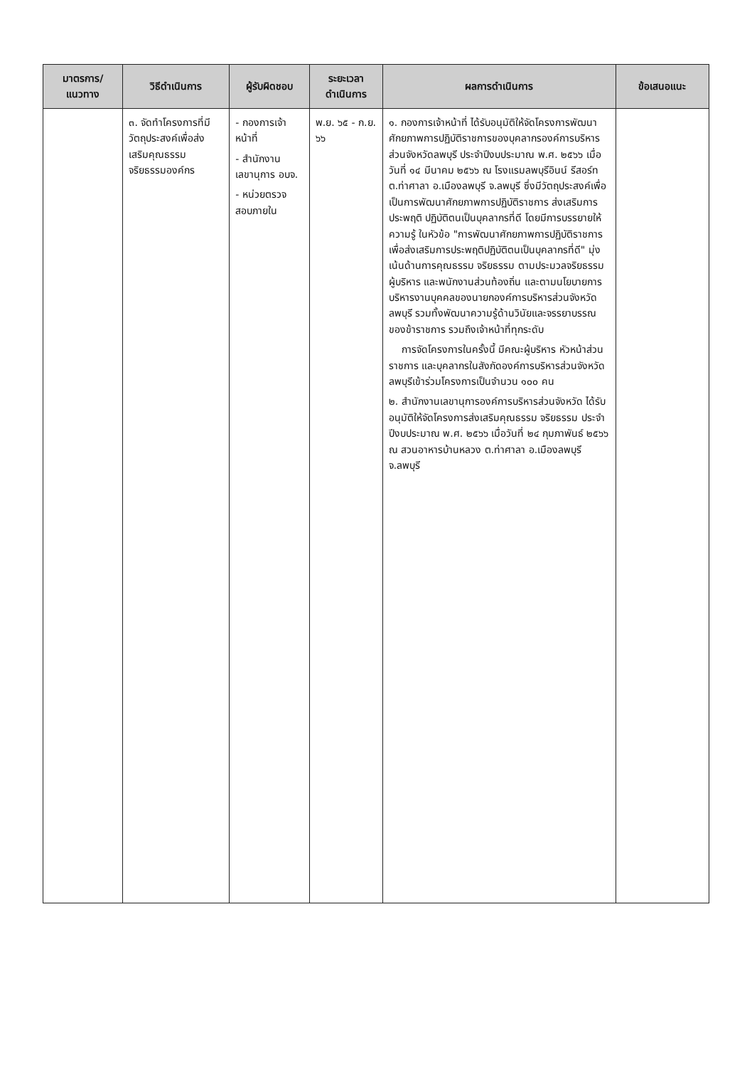| มาตรการ/แนวทาง | วิธีดำเนินการ | ผู้รับผิดชอบ | ระยะเวลาดำเนินการ | ผลการดำเนินการ | ข้อเสนอแนะ |
| --- | --- | --- | --- | --- | --- |
| | ๓. จัดทำโครงการที่มีวัตถุประสงค์เพื่อส่งเสริมคุณธรรมจริยธรรมองค์กร | - กองการเจ้าหน้าที่ - สำนักงานเลขานุการ อบจ. - หน่วยตรวจสอบภายใน | พ.ย. ๖๕ - ก.ย. ๖๖ | ๑. กองการเจ้าหน้าที่ ได้รับอนุมัติให้จัดโครงการพัฒนาศักยภาพการปฏิบัติราชการของบุคลากรองค์การบริหารส่วนจังหวัดลพบุรี ประจำปีงบประมาณ พ.ศ. ๒๕๖๖ เมื่อวันที่ ๑๔ มีนาคม ๒๕๖๖ ณ โรงแรมลพบุรีอินน์ รีสอร์ท ต.ท่าศาลา อ.เมืองลพบุรี จ.ลพบุรี ซึ่งมีวัตถุประสงค์เพื่อเป็นการพัฒนาศักยภาพการปฏิบัติราชการ ส่งเสริมการประพฤติ ปฏิบัติตนเป็นบุคลากรที่ดี โดยมีการบรรยายให้ความรู้ ในหัวข้อ "การพัฒนาศักยภาพการปฏิบัติราชการ เพื่อส่งเสริมการประพฤติปฏิบัติตนเป็นบุคลากรที่ดี" มุ่งเน้นด้านการคุณธรรม จริยธรรม ตามประมวลจริยธรรมผู้บริหาร และพนักงานส่วนท้องถิ่น และตามนโยบายการบริหารงานบุคคลของนายกองค์การบริหารส่วนจังหวัดลพบุรี รวมทั้งพัฒนาความรู้ด้านวินัยและจรรยาบรรณของข้าราชการ รวมถึงเจ้าหน้าที่ทุกระดับ การจัดโครงการในครั้งนี้ มีคณะผู้บริหาร หัวหน้าส่วนราชการ และบุคลากรในสังกัดองค์การบริหารส่วนจังหวัดลพบุรีเข้าร่วมโครงการเป็นจำนวน ๑๐๐ คน ๒. สำนักงานเลขานุการองค์การบริหารส่วนจังหวัด ได้รับอนุมัติให้จัดโครงการส่งเสริมคุณธรรม จริยธรรม ประจำปีงบประมาณ พ.ศ. ๒๕๖๖ เมื่อวันที่ ๒๔ กุมภาพันธ์ ๒๕๖๖ ณ สวนอาหารบ้านหลวง ต.ท่าศาลา อ.เมืองลพบุรี จ.ลพบุรี | |